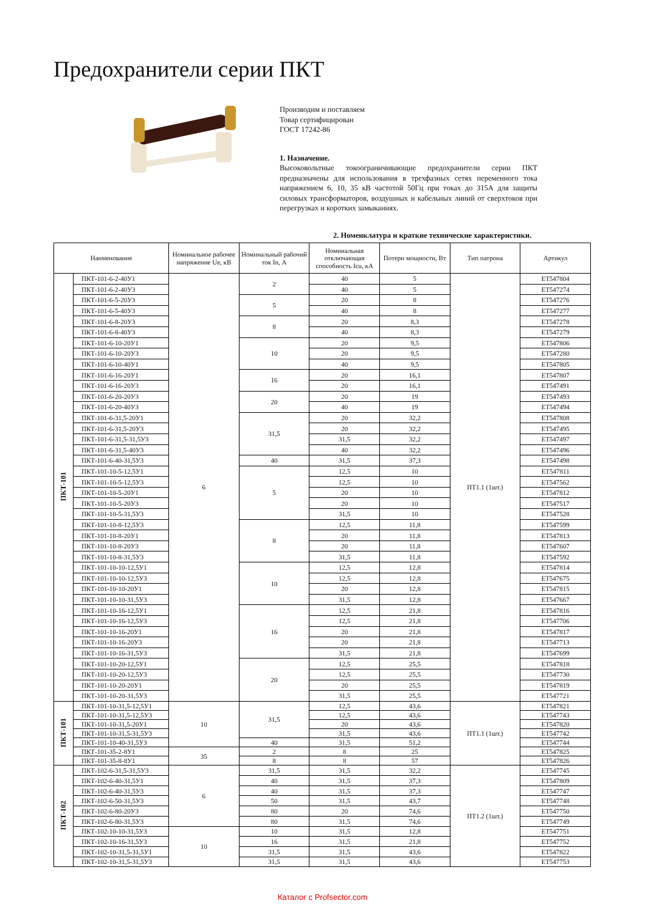Предохранители серии ПКТ
Производим и поставляем
Товар сертифицирован
ГОСТ 17242-86
1. Назначение.
Высоковольтные токоограничивающие предохранители серии ПКТ предназначены для использования в трехфазных сетях переменного тока напряжением 6, 10, 35 кВ частотой 50Гц при токах до 315А для защиты силовых трансформаторов, воздушных и кабельных линий от сверхтоков при перегрузках и коротких замыканиях.
2. Номенклатура и краткие технические характеристики.
| Наименование | | Номинальное рабочее напряжение Ue, кВ | Номинальный рабочий ток In, А | Номинальная отключающая способность Icu, кА | Потери мощности, Вт | Тип патрона | Артикул |
| --- | --- | --- | --- | --- | --- | --- | --- |
| ПКТ-101 | ПКТ-101-6-2-40У1 | 6 | 2 | 40 | 5 | ПТ1.1 (1шт.) | ЕТ547804 |
| | ПКТ-101-6-2-40У3 | | | 40 | 5 | | ЕТ547274 |
| | ПКТ-101-6-5-20У3 | | 5 | 20 | 8 | | ЕТ547276 |
| | ПКТ-101-6-5-40У3 | | | 40 | 8 | | ЕТ547277 |
| | ПКТ-101-6-8-20У3 | | 8 | 20 | 8,3 | | ЕТ547278 |
| | ПКТ-101-6-8-40У3 | | | 40 | 8,3 | | ЕТ547279 |
| | ПКТ-101-6-10-20У1 | | 10 | 20 | 9,5 | | ЕТ547806 |
| | ПКТ-101-6-10-20У3 | | | 20 | 9,5 | | ЕТ547280 |
| | ПКТ-101-6-10-40У1 | | | 40 | 9,5 | | ЕТ547805 |
| | ПКТ-101-6-16-20У1 | | 16 | 20 | 16,1 | | ЕТ547807 |
| | ПКТ-101-6-16-20У3 | | | 20 | 16,1 | | ЕТ547491 |
| | ПКТ-101-6-20-20У3 | | 20 | 20 | 19 | | ЕТ547493 |
| | ПКТ-101-6-20-40У3 | | | 40 | 19 | | ЕТ547494 |
| | ПКТ-101-6-31,5-20У1 | | 31,5 | 20 | 32,2 | | ЕТ547808 |
| | ПКТ-101-6-31,5-20У3 | | | 20 | 32,2 | | ЕТ547495 |
| | ПКТ-101-6-31,5-31,5У3 | | | 31,5 | 32,2 | | ЕТ547497 |
| | ПКТ-101-6-31,5-40У3 | | | 40 | 32,2 | | ЕТ547496 |
| | ПКТ-101-6-40-31,5У3 | | 40 | 31,5 | 37,3 | | ЕТ547498 |
| | ПКТ-101-10-5-12,5У1 | | 5 | 12,5 | 10 | | ЕТ547811 |
| | ПКТ-101-10-5-12,5У3 | | | 12,5 | 10 | | ЕТ547562 |
| | ПКТ-101-10-5-20У1 | | | 20 | 10 | | ЕТ547812 |
| | ПКТ-101-10-5-20У3 | | | 20 | 10 | | ЕТ547517 |
| | ПКТ-101-10-5-31,5У3 | | | 31,5 | 10 | | ЕТ547528 |
| | ПКТ-101-10-8-12,5У3 | | 8 | 12,5 | 11,8 | | ЕТ547599 |
| | ПКТ-101-10-8-20У1 | | | 20 | 11,8 | | ЕТ547813 |
| | ПКТ-101-10-8-20У3 | | | 20 | 11,8 | | ЕТ547607 |
| | ПКТ-101-10-8-31,5У3 | | | 31,5 | 11,8 | | ЕТ547592 |
| | ПКТ-101-10-10-12,5У1 | | 10 | 12,5 | 12,8 | | ЕТ547814 |
| | ПКТ-101-10-10-12,5У3 | | | 12,5 | 12,8 | | ЕТ547675 |
| | ПКТ-101-10-10-20У1 | | | 20 | 12,8 | | ЕТ547815 |
| | ПКТ-101-10-10-31,5У3 | | | 31,5 | 12,8 | | ЕТ547667 |
| | ПКТ-101-10-16-12,5У1 | | 16 | 12,5 | 21,8 | | ЕТ547816 |
| | ПКТ-101-10-16-12,5У3 | | | 12,5 | 21,8 | | ЕТ547706 |
| | ПКТ-101-10-16-20У1 | | | 20 | 21,8 | | ЕТ547817 |
| | ПКТ-101-10-16-20У3 | | | 20 | 21,8 | | ЕТ547713 |
| | ПКТ-101-10-16-31,5У3 | | | 31,5 | 21,8 | | ЕТ547699 |
| | ПКТ-101-10-20-12,5У1 | | 20 | 12,5 | 25,5 | | ЕТ547818 |
| | ПКТ-101-10-20-12,5У3 | | | 12,5 | 25,5 | | ЕТ547730 |
| | ПКТ-101-10-20-20У1 | | | 20 | 25,5 | | ЕТ547819 |
| | ПКТ-101-10-20-31,5У3 | | | 31,5 | 25,5 | | ЕТ547721 |
| ПКТ-101 | ПКТ-101-10-31,5-12,5У1 | 10 | 31,5 | 12,5 | 43,6 | ПТ1.1 (1шт.) | ЕТ547821 |
| | ПКТ-101-10-31,5-12,5У3 | | | 12,5 | 43,6 | | ЕТ547743 |
| | ПКТ-101-10-31,5-20У1 | | | 20 | 43,6 | | ЕТ547820 |
| | ПКТ-101-10-31,5-31,5У3 | | | 31,5 | 43,6 | | ЕТ547742 |
| | ПКТ-101-10-40-31,5У3 | | 40 | 31,5 | 51,2 | | ЕТ547744 |
| | ПКТ-101-35-2-8У1 | 35 | 2 | 8 | 25 | | ЕТ547825 |
| | ПКТ-101-35-8-8У1 | | 8 | 8 | 57 | | ЕТ547826 |
| ПКТ-102 | ПКТ-102-6-31,5-31,5У3 | 6 | 31,5 | 31,5 | 32,2 | ПТ1.2 (1шт.) | ЕТ547745 |
| | ПКТ-102-6-40-31,5У1 | | 40 | 31,5 | 37,3 | | ЕТ547809 |
| | ПКТ-102-6-40-31,5У3 | | 40 | 31,5 | 37,3 | | ЕТ547747 |
| | ПКТ-102-6-50-31,5У3 | | 50 | 31,5 | 43,7 | | ЕТ547748 |
| | ПКТ-102-6-80-20У3 | | 80 | 20 | 74,6 | | ЕТ547750 |
| | ПКТ-102-6-80-31,5У3 | | 80 | 31,5 | 74,6 | | ЕТ547749 |
| | ПКТ-102-10-10-31,5У3 | 10 | 10 | 31,5 | 12,8 | | ЕТ547751 |
| | ПКТ-102-10-16-31,5У3 | | 16 | 31,5 | 21,8 | | ЕТ547752 |
| | ПКТ-102-10-31,5-31,5У1 | | 31,5 | 31,5 | 43,6 | | ЕТ547822 |
| | ПКТ-102-10-31,5-31,5У3 | | 31,5 | 31,5 | 43,6 | | ЕТ547753 |
Каталог с Profsector.com